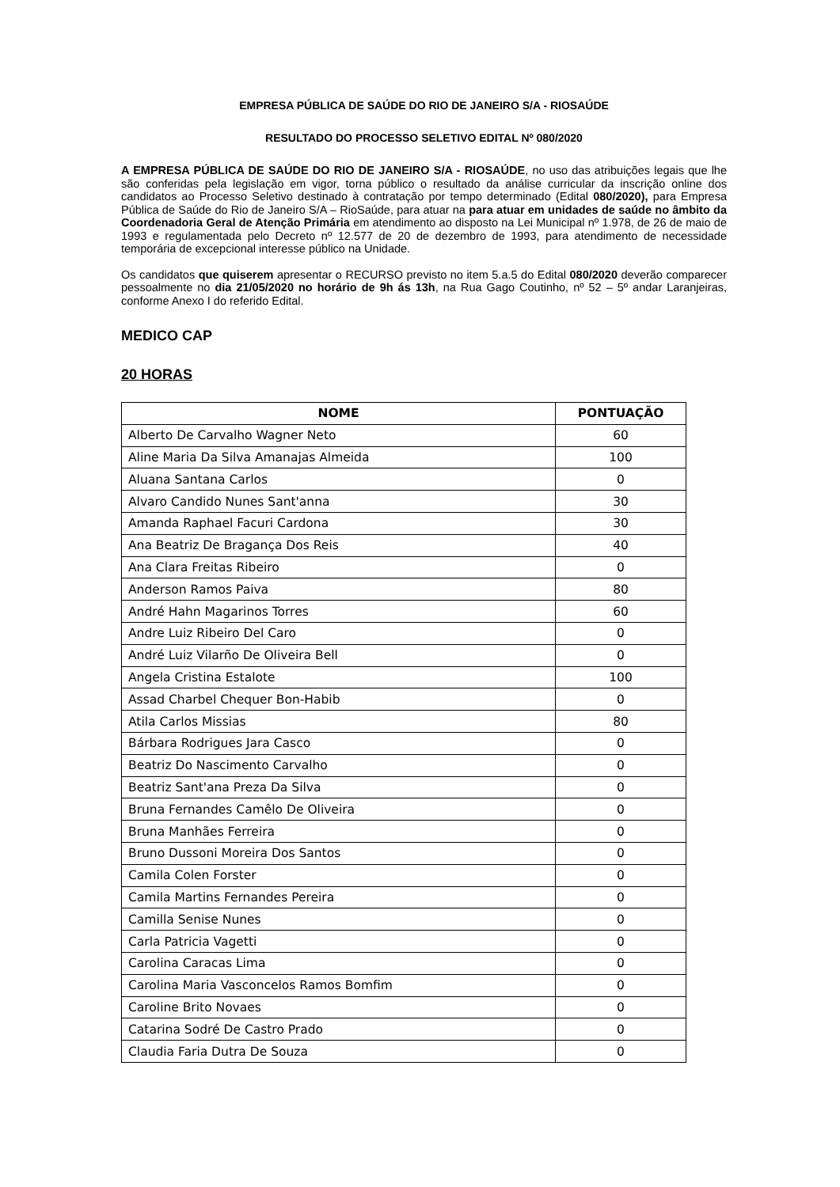EMPRESA PÚBLICA DE SAÚDE DO RIO DE JANEIRO S/A - RIOSAÚDE
RESULTADO DO PROCESSO SELETIVO EDITAL Nº 080/2020
A EMPRESA PÚBLICA DE SAÚDE DO RIO DE JANEIRO S/A - RIOSAÚDE, no uso das atribuições legais que lhe são conferidas pela legislação em vigor, torna público o resultado da análise curricular da inscrição online dos candidatos ao Processo Seletivo destinado à contratação por tempo determinado (Edital 080/2020), para Empresa Pública de Saúde do Rio de Janeiro S/A – RioSaúde, para atuar na para atuar em unidades de saúde no âmbito da Coordenadoria Geral de Atenção Primária em atendimento ao disposto na Lei Municipal nº 1.978, de 26 de maio de 1993 e regulamentada pelo Decreto nº 12.577 de 20 de dezembro de 1993, para atendimento de necessidade temporária de excepcional interesse público na Unidade.
Os candidatos que quiserem apresentar o RECURSO previsto no item 5.a.5 do Edital 080/2020 deverão comparecer pessoalmente no dia 21/05/2020 no horário de 9h ás 13h, na Rua Gago Coutinho, nº 52 – 5º andar Laranjeiras, conforme Anexo I do referido Edital.
MEDICO CAP
20 HORAS
| NOME | PONTUAÇÃO |
| --- | --- |
| Alberto De Carvalho Wagner Neto | 60 |
| Aline Maria Da Silva Amanajas Almeida | 100 |
| Aluana Santana Carlos | 0 |
| Alvaro Candido Nunes Sant'anna | 30 |
| Amanda Raphael Facuri Cardona | 30 |
| Ana Beatriz De Bragança Dos Reis | 40 |
| Ana Clara Freitas Ribeiro | 0 |
| Anderson Ramos Paiva | 80 |
| André Hahn Magarinos Torres | 60 |
| Andre Luiz Ribeiro Del Caro | 0 |
| André Luiz Vilarño De Oliveira Bell | 0 |
| Angela Cristina Estalote | 100 |
| Assad Charbel Chequer Bon-Habib | 0 |
| Atila Carlos Missias | 80 |
| Bárbara Rodrigues Jara Casco | 0 |
| Beatriz Do Nascimento Carvalho | 0 |
| Beatriz Sant'ana Preza Da Silva | 0 |
| Bruna Fernandes Camêlo De Oliveira | 0 |
| Bruna Manhães Ferreira | 0 |
| Bruno Dussoni Moreira Dos Santos | 0 |
| Camila Colen Forster | 0 |
| Camila Martins Fernandes Pereira | 0 |
| Camilla Senise Nunes | 0 |
| Carla Patricia Vagetti | 0 |
| Carolina Caracas Lima | 0 |
| Carolina Maria Vasconcelos Ramos Bomfim | 0 |
| Caroline Brito Novaes | 0 |
| Catarina Sodré De Castro Prado | 0 |
| Claudia Faria Dutra De Souza | 0 |